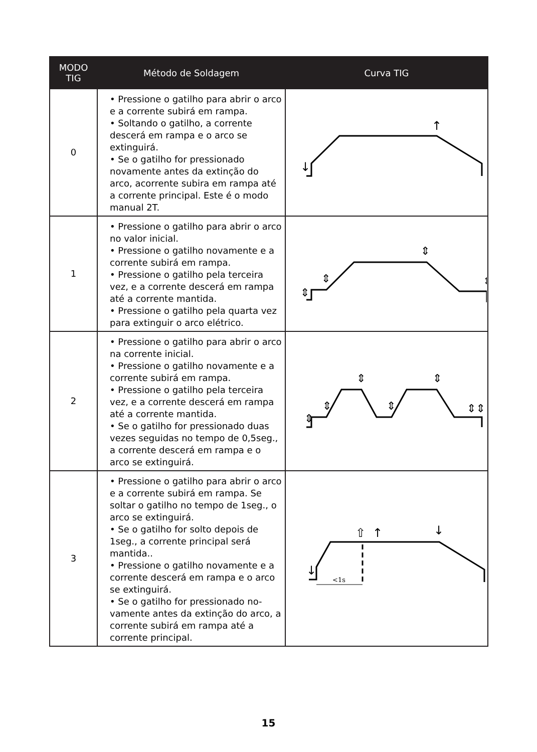| MODO TIG | Método de Soldagem | Curva TIG |
| --- | --- | --- |
| 0 | • Pressione o gatilho para abrir o arco e a corrente subirá em rampa. • Soltando o gatilho, a corrente descerá em rampa e o arco se extinguirá. • Se o gatilho for pressionado novamente antes da extinção do arco, acorrente subira em rampa até a corrente principal. Este é o modo manual 2T. | ↓ ↑ |
| 1 | • Pressione o gatilho para abrir o arco no valor inicial. • Pressione o gatilho novamente e a corrente subirá em rampa. • Pressione o gatilho pela terceira vez, e a corrente descerá em rampa até a corrente mantida. • Pressione o gatilho pela quarta vez para extinguir o arco elétrico. | ⇕ ⇕ ⇕ ⇕ |
| 2 | • Pressione o gatilho para abrir o arco na corrente inicial. • Pressione o gatilho novamente e a corrente subirá em rampa. • Pressione o gatilho pela terceira vez, e a corrente descerá em rampa até a corrente mantida. • Se o gatilho for pressionado duas vezes seguidas no tempo de 0,5seg., a corrente descerá em rampa e o arco se extinguirá. | ⇕ ⇕ ⇕ ⇕ ⇕ ⇕⇕ |
| 3 | • Pressione o gatilho para abrir o arco e a corrente subirá em rampa. Se soltar o gatilho no tempo de 1seg., o arco se extinguirá. • Se o gatilho for solto depois de 1seg., a corrente principal será mantida.. • Pressione o gatilho novamente e a corrente descerá em rampa e o arco se extinguirá. • Se o gatilho for pressionado no-vamente antes da extinção do arco, a corrente subirá em rampa até a corrente principal. | <1s ↓ ⇧ ↑ ↓ |
15